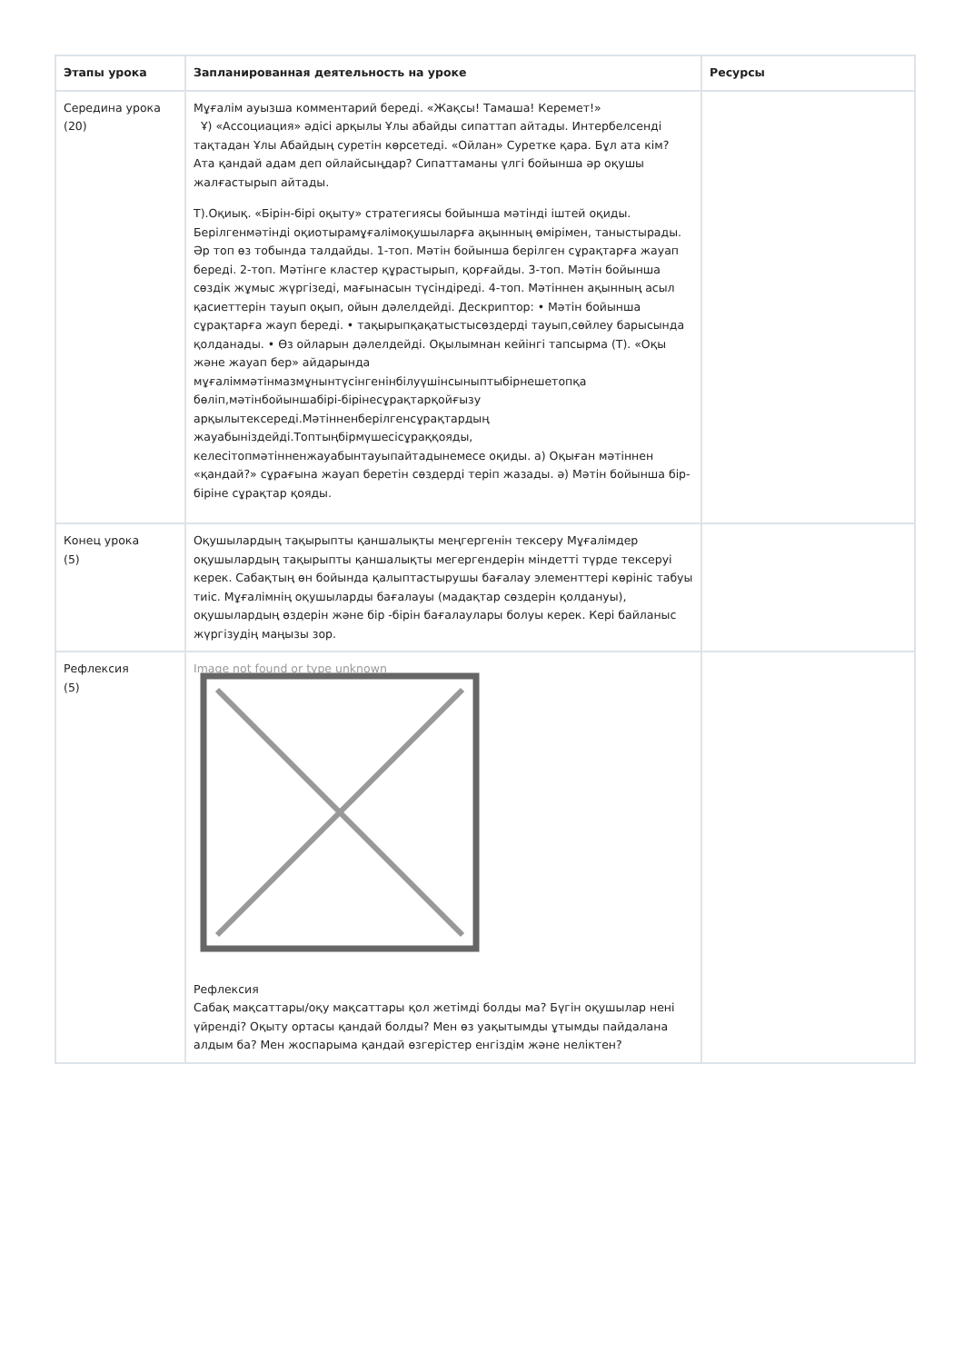| Этапы урока | Запланированная деятельность на уроке | Ресурсы |
| --- | --- | --- |
| Середина урока (20) | Мұғалім ауызша комментарий береді. «Жақсы! Тамаша! Керемет!» Ұ) «Ассоциация» әдісі арқылы Ұлы абайды сипаттап айтады. Интербелсенді тақтадан Ұлы Абайдың суретін көрсетеді. «Ойлан» Суретке қара. Бұл ата кім? Ата қандай адам деп ойлайсыңдар? Сипаттаманы үлгі бойынша әр оқушы жалғастырып айтады. Т).Оқиық. «Бірін-бірі оқыту» стратегиясы бойынша мәтінді іштей оқиды. Берілгенмәтінді оқиотырамұғалімоқушыларға ақынның өмірімен, таныстырады. Әр топ өз тобында талдайды. 1-топ. Мәтін бойынша берілген сұрақтарға жауап береді. 2-топ. Мәтінге кластер құрастырып, қорғайды. 3-топ. Мәтін бойынша сөздік жұмыс жүргізеді, мағынасын түсіндіреді. 4-топ. Мәтіннен ақынның асыл қасиеттерін тауып оқып, ойын дәлелдейді. Дескриптор: • Мәтін бойынша сұрақтарға жауп береді. • тақырыпқақатыстысөздерді тауып,сөйлеу барысында қолданады. • Өз ойларын дәлелдейді. Оқылымнан кейінгі тапсырма (Т). «Оқы және жауап бер» айдарында мұғаліммәтінмазмұнынтүсінгенінбілуүшінсыныптыбірнешетопқа бөліп,мәтінбойыншабірі-бірінесұрақтарқойғызу арқылытексереді.Мәтінненберілгенсұрақтардың жауабыніздейді.Топтыңбірмүшесісұраққояды, келесітопмәтінненжауабынтауыпайтадынемесе оқиды. а) Оқыған мәтіннен «қандай?» сұрағына жауап беретін сөздерді теріп жазады. ә) Мәтін бойынша бір-біріне сұрақтар қояды. | |
| Конец урока (5) | Оқушылардың тақырыпты қаншалықты меңгергенін тексеру Мұғалімдер оқушылардың тақырыпты қаншалықты мегергендерін міндетті түрде тексеруі керек. Сабақтың өн бойында қалыптастырушы бағалау элементтері көрініс табуы тиіс. Мұғалімнің оқушыларды бағалауы (мадақтар сөздерін қолдануы), оқушылардың өздерін және бір -бірін бағалаулары болуы керек. Кері байланыс жүргізудің маңызы зор. | |
| Рефлексия (5) | Image not found or type unknown Рефлексия Сабақ мақсаттары/оқу мақсаттары қол жетімді болды ма? Бүгін оқушылар нені үйренді? Оқыту ортасы қандай болды? Мен өз уақытымды ұтымды пайдалана алдым ба? Мен жоспарыма қандай өзгерістер енгіздім және неліктен? | |